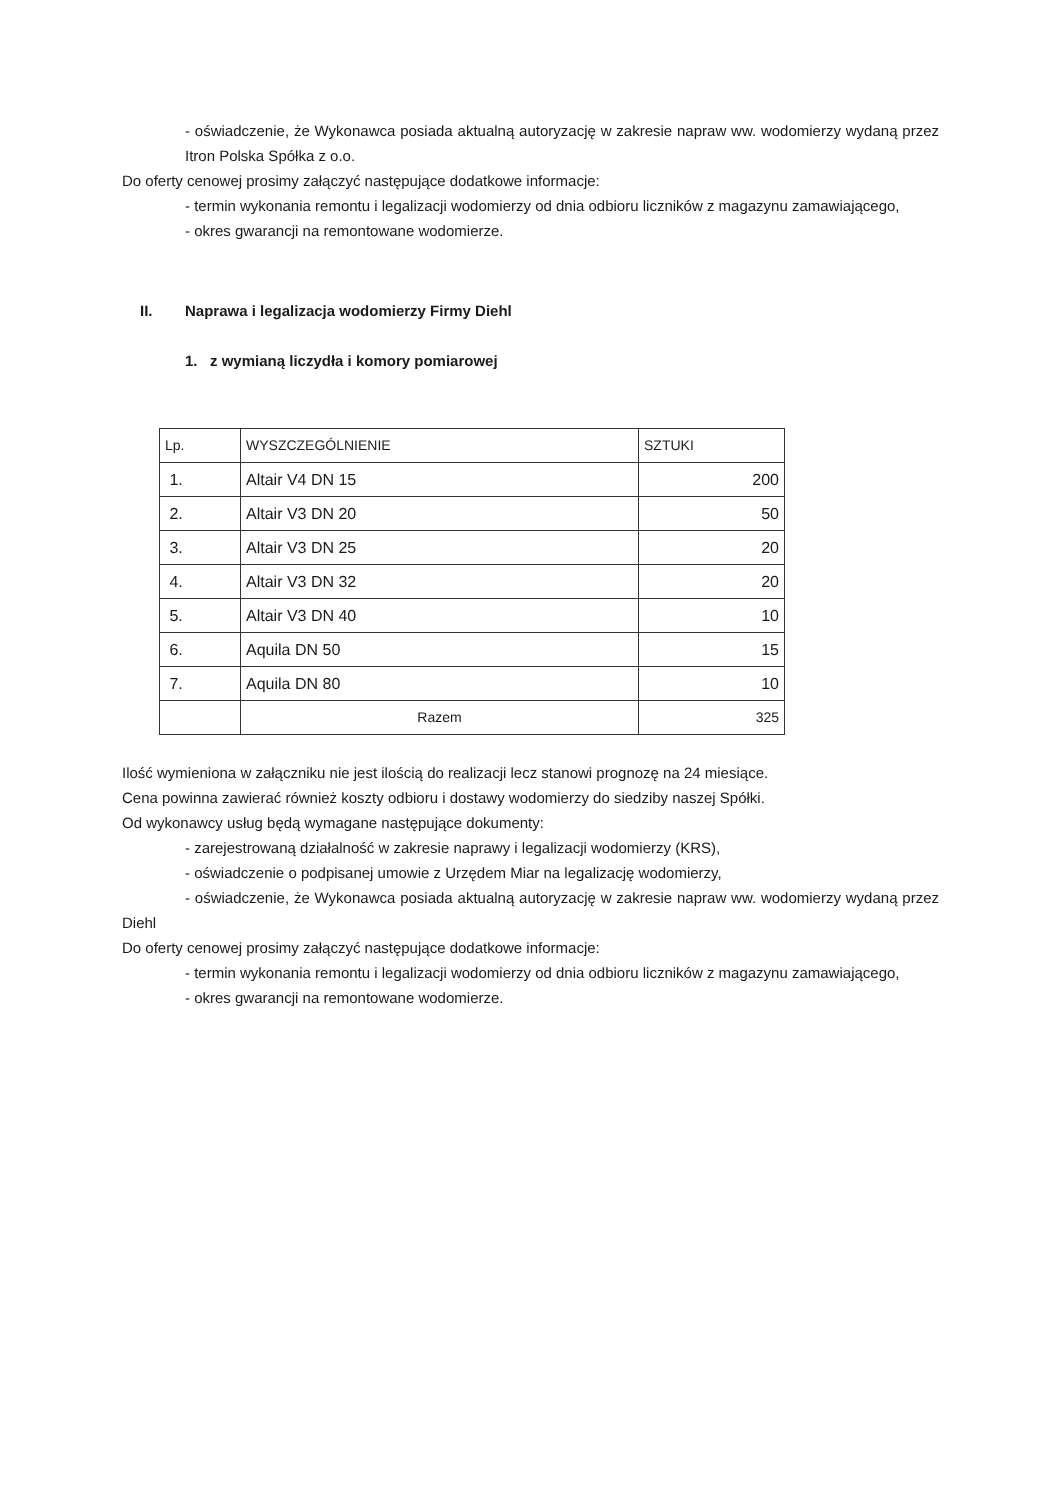- oświadczenie, że Wykonawca posiada aktualną autoryzację w zakresie napraw ww. wodomierzy wydaną przez Itron Polska Spółka z o.o.
Do oferty cenowej prosimy załączyć następujące dodatkowe informacje:
- termin wykonania remontu i legalizacji wodomierzy od dnia odbioru liczników z magazynu zamawiającego,
- okres gwarancji na remontowane wodomierze.
II. Naprawa i legalizacja wodomierzy Firmy Diehl
1. z wymianą liczydła i komory pomiarowej
| Lp. | WYSZCZEGÓLNIENIE | SZTUKI |
| 1. | Altair V4 DN 15 | 200 |
| 2. | Altair V3 DN 20 | 50 |
| 3. | Altair V3 DN 25 | 20 |
| 4. | Altair V3 DN 32 | 20 |
| 5. | Altair V3 DN 40 | 10 |
| 6. | Aquila DN 50 | 15 |
| 7. | Aquila DN 80 | 10 |
| | Razem | 325 |
Ilość wymieniona w załączniku nie jest ilością do realizacji lecz stanowi prognozę na 24 miesiące.
Cena powinna zawierać również koszty odbioru i dostawy wodomierzy do siedziby naszej Spółki.
Od wykonawcy usług będą wymagane następujące dokumenty:
- zarejestrowaną działalność w zakresie naprawy i legalizacji wodomierzy (KRS),
- oświadczenie o podpisanej umowie z Urzędem Miar na legalizację wodomierzy,
- oświadczenie, że Wykonawca posiada aktualną autoryzację w zakresie napraw ww. wodomierzy wydaną przez Diehl
Do oferty cenowej prosimy załączyć następujące dodatkowe informacje:
- termin wykonania remontu i legalizacji wodomierzy od dnia odbioru liczników z magazynu zamawiającego,
- okres gwarancji na remontowane wodomierze.